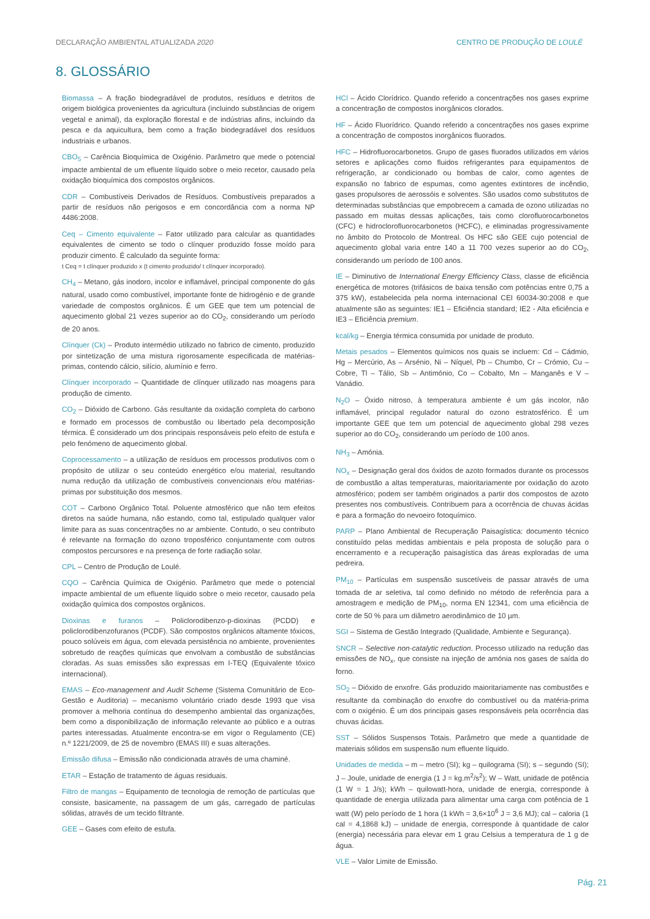DECLARAÇÃO AMBIENTAL ATUALIZADA 2020 CENTRO DE PRODUÇÃO DE LOULÉ
8. GLOSSÁRIO
Biomassa – A fração biodegradável de produtos, resíduos e detritos de origem biológica provenientes da agricultura (incluindo substâncias de origem vegetal e animal), da exploração florestal e de indústrias afins, incluindo da pesca e da aquicultura, bem como a fração biodegradável dos resíduos industriais e urbanos.
CBO<sub>5</sub> – Carência Bioquímica de Oxigénio. Parâmetro que mede o potencial impacte ambiental de um efluente líquido sobre o meio recetor, causado pela oxidação bioquímica dos compostos orgânicos.
CDR – Combustíveis Derivados de Resíduos. Combustíveis preparados a partir de resíduos não perigosos e em concordância com a norma NP 4486:2008.
Ceq – Cimento equivalente – Fator utilizado para calcular as quantidades equivalentes de cimento se todo o clínquer produzido fosse moído para produzir cimento. É calculado da seguinte forma:
t Ceq = t clínquer produzido x (t cimento produzido/ t clínquer incorporado).
CH<sub>4</sub> – Metano, gás inodoro, incolor e inflamável, principal componente do gás natural, usado como combustível, importante fonte de hidrogénio e de grande variedade de compostos orgânicos. É um GEE que tem um potencial de aquecimento global 21 vezes superior ao do CO<sub>2</sub>, considerando um período de 20 anos.
Clínquer (Ck) – Produto intermédio utilizado no fabrico de cimento, produzido por sintetização de uma mistura rigorosamente especificada de matérias-primas, contendo cálcio, silício, alumínio e ferro.
Clínquer incorporado – Quantidade de clínquer utilizado nas moagens para produção de cimento.
CO<sub>2</sub> – Dióxido de Carbono. Gás resultante da oxidação completa do carbono e formado em processos de combustão ou libertado pela decomposição térmica. É considerado um dos principais responsáveis pelo efeito de estufa e pelo fenómeno de aquecimento global.
Coprocessamento – a utilização de resíduos em processos produtivos com o propósito de utilizar o seu conteúdo energético e/ou material, resultando numa redução da utilização de combustíveis convencionais e/ou matérias-primas por substituição dos mesmos.
COT – Carbono Orgânico Total. Poluente atmosférico que não tem efeitos diretos na saúde humana, não estando, como tal, estipulado qualquer valor limite para as suas concentrações no ar ambiente. Contudo, o seu contributo é relevante na formação do ozono troposférico conjuntamente com outros compostos percursores e na presença de forte radiação solar.
CPL – Centro de Produção de Loulé.
CQO – Carência Química de Oxigénio. Parâmetro que mede o potencial impacte ambiental de um efluente líquido sobre o meio recetor, causado pela oxidação química dos compostos orgânicos.
Dioxinas e furanos – Policlorodibenzo-p-dioxinas (PCDD) e policlorodibenzofuranos (PCDF). São compostos orgânicos altamente tóxicos, pouco solúveis em água, com elevada persistência no ambiente, provenientes sobretudo de reações químicas que envolvam a combustão de substâncias cloradas. As suas emissões são expressas em I-TEQ (Equivalente tóxico internacional).
EMAS – Eco-management and Audit Scheme (Sistema Comunitário de Eco-Gestão e Auditoria) – mecanismo voluntário criado desde 1993 que visa promover a melhoria contínua do desempenho ambiental das organizações, bem como a disponibilização de informação relevante ao público e a outras partes interessadas. Atualmente encontra-se em vigor o Regulamento (CE) n.º 1221/2009, de 25 de novembro (EMAS III) e suas alterações.
Emissão difusa – Emissão não condicionada através de uma chaminé.
ETAR – Estação de tratamento de águas residuais.
Filtro de mangas – Equipamento de tecnologia de remoção de partículas que consiste, basicamente, na passagem de um gás, carregado de partículas sólidas, através de um tecido filtrante.
GEE – Gases com efeito de estufa.
HCl – Ácido Clorídrico. Quando referido a concentrações nos gases exprime a concentração de compostos inorgânicos clorados.
HF – Ácido Fluorídrico. Quando referido a concentrações nos gases exprime a concentração de compostos inorgânicos fluorados.
HFC – Hidrofluorocarbonetos. Grupo de gases fluorados utilizados em vários setores e aplicações como fluidos refrigerantes para equipamentos de refrigeração, ar condicionado ou bombas de calor, como agentes de expansão no fabrico de espumas, como agentes extintores de incêndio, gases propulsores de aerossóis e solventes. São usados como substitutos de determinadas substâncias que empobrecem a camada de ozono utilizadas no passado em muitas dessas aplicações, tais como clorofluorocarbonetos (CFC) e hidroclorofluorocarbonetos (HCFC), e eliminadas progressivamente no âmbito do Protocolo de Montreal. Os HFC são GEE cujo potencial de aquecimento global varia entre 140 a 11 700 vezes superior ao do CO<sub>2</sub>, considerando um período de 100 anos.
IE – Diminutivo de International Energy Efficiency Class, classe de eficiência energética de motores (trifásicos de baixa tensão com potências entre 0,75 a 375 kW), estabelecida pela norma internacional CEI 60034-30:2008 e que atualmente são as seguintes: IE1 – Eficiência standard; IE2 - Alta eficiência e IE3 – Eficiência premium.
kcal/kg – Energia térmica consumida por unidade de produto.
Metais pesados – Elementos químicos nos quais se incluem: Cd – Cádmio, Hg – Mercúrio, As – Arsénio, Ni – Níquel, Pb – Chumbo, Cr – Crómio, Cu – Cobre, Tl – Tálio, Sb – Antimónio, Co – Cobalto, Mn – Manganês e V – Vanádio.
N<sub>2</sub>O – Óxido nitroso, à temperatura ambiente é um gás incolor, não inflamável, principal regulador natural do ozono estratosférico. É um importante GEE que tem um potencial de aquecimento global 298 vezes superior ao do CO<sub>2</sub>, considerando um período de 100 anos.
NH<sub>3</sub> – Amónia.
NO<sub>x</sub> – Designação geral dos óxidos de azoto formados durante os processos de combustão a altas temperaturas, maioritariamente por oxidação do azoto atmosférico; podem ser também originados a partir dos compostos de azoto presentes nos combustíveis. Contribuem para a ocorrência de chuvas ácidas e para a formação do nevoeiro fotoquímico.
PARP – Plano Ambiental de Recuperação Paisagística: documento técnico constituído pelas medidas ambientais e pela proposta de solução para o encerramento e a recuperação paisagística das áreas exploradas de uma pedreira.
PM<sub>10</sub> – Partículas em suspensão suscetíveis de passar através de uma tomada de ar seletiva, tal como definido no método de referência para a amostragem e medição de PM<sub>10</sub>, norma EN 12341, com uma eficiência de corte de 50 % para um diâmetro aerodinâmico de 10 µm.
SGI – Sistema de Gestão Integrado (Qualidade, Ambiente e Segurança).
SNCR – Selective non-catalytic reduction. Processo utilizado na redução das emissões de NO<sub>x</sub>, que consiste na injeção de amónia nos gases de saída do forno.
SO<sub>2</sub> – Dióxido de enxofre. Gás produzido maioritariamente nas combustões e resultante da combinação do enxofre do combustível ou da matéria-prima com o oxigénio. É um dos principais gases responsáveis pela ocorrência das chuvas ácidas.
SST – Sólidos Suspensos Totais. Parâmetro que mede a quantidade de materiais sólidos em suspensão num efluente líquido.
Unidades de medida – m – metro (SI); kg – quilograma (SI); s – segundo (SI); J – Joule, unidade de energia (1 J = kg.m<sup>2</sup>/s<sup>2</sup>); W – Watt, unidade de potência (1 W = 1 J/s); kWh – quilowatt-hora, unidade de energia, corresponde à quantidade de energia utilizada para alimentar uma carga com potência de 1 watt (W) pelo período de 1 hora (1 kWh = 3,6×10<sup>6</sup> J = 3,6 MJ); cal – caloria (1 cal = 4,1868 kJ) – unidade de energia, corresponde à quantidade de calor (energia) necessária para elevar em 1 grau Celsius a temperatura de 1 g de água.
VLE – Valor Limite de Emissão.
Pág. 21